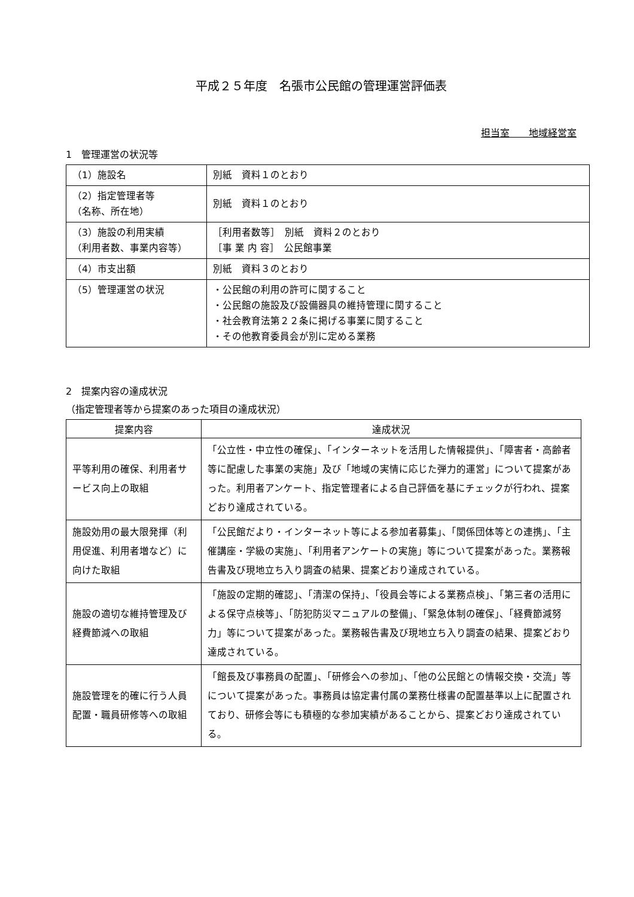平成２５年度　名張市公民館の管理運営評価表
担当室　　地域経営室
1　管理運営の状況等
| （1）施設名 | 別紙 資料１のとおり |
| （2）指定管理者等 （名称、所在地） | 別紙 資料１のとおり |
| （3）施設の利用実績 （利用者数、事業内容等） | ［利用者数等］ 別紙 資料２のとおり ［事 業 内 容］ 公民館事業 |
| （4）市支出額 | 別紙 資料３のとおり |
| （5）管理運営の状況 | ・公民館の利用の許可に関すること ・公民館の施設及び設備器具の維持管理に関すること ・社会教育法第２２条に掲げる事業に関すること ・その他教育委員会が別に定める業務 |
2　提案内容の達成状況
（指定管理者等から提案のあった項目の達成状況）
| 提案内容 | 達成状況 |
| --- | --- |
| 平等利用の確保、利用者サービス向上の取組 | 「公立性・中立性の確保」、「インターネットを活用した情報提供」、「障害者・高齢者等に配慮した事業の実施」及び「地域の実情に応じた弾力的運営」について提案があった。利用者アンケート、指定管理者による自己評価を基にチェックが行われ、提案どおり達成されている。 |
| 施設効用の最大限発揮（利用促進、利用者増など）に向けた取組 | 「公民館だより・インターネット等による参加者募集」、「関係団体等との連携」、「主催講座・学級の実施」、「利用者アンケートの実施」等について提案があった。業務報告書及び現地立ち入り調査の結果、提案どおり達成されている。 |
| 施設の適切な維持管理及び経費節減への取組 | 「施設の定期的確認」、「清潔の保持」、「役員会等による業務点検」、「第三者の活用による保守点検等」、「防犯防災マニュアルの整備」、「緊急体制の確保」、「経費節減努力」等について提案があった。業務報告書及び現地立ち入り調査の結果、提案どおり達成されている。 |
| 施設管理を的確に行う人員配置・職員研修等への取組 | 「館長及び事務員の配置」、「研修会への参加」、「他の公民館との情報交換・交流」等について提案があった。事務員は協定書付属の業務仕様書の配置基準以上に配置されており、研修会等にも積極的な参加実績があることから、提案どおり達成されている。 |